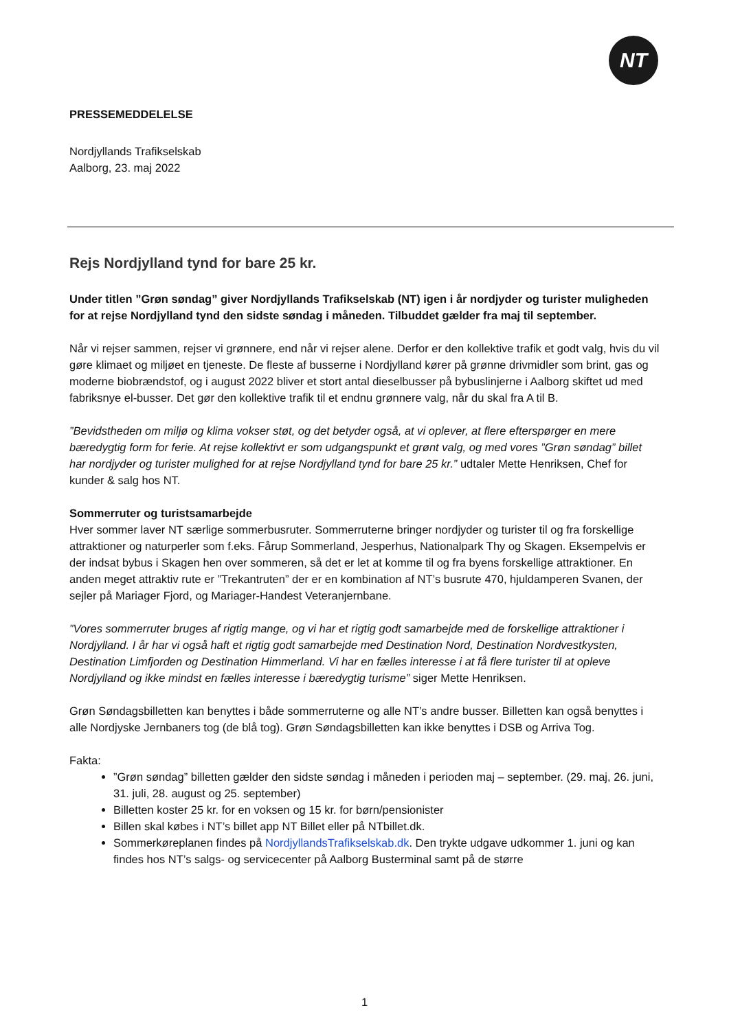NT
PRESSEMEDDELELSE
Nordjyllands Trafikselskab
Aalborg, 23. maj 2022
Rejs Nordjylland tynd for bare 25 kr.
Under titlen ”Grøn søndag” giver Nordjyllands Trafikselskab (NT) igen i år nordjyder og turister muligheden for at rejse Nordjylland tynd den sidste søndag i måneden. Tilbuddet gælder fra maj til september.
Når vi rejser sammen, rejser vi grønnere, end når vi rejser alene. Derfor er den kollektive trafik et godt valg, hvis du vil gøre klimaet og miljøet en tjeneste. De fleste af busserne i Nordjylland kører på grønne drivmidler som brint, gas og moderne biobrændstof, og i august 2022 bliver et stort antal dieselbusser på bybuslinjerne i Aalborg skiftet ud med fabriksnye el-busser. Det gør den kollektive trafik til et endnu grønnere valg, når du skal fra A til B.
”Bevidstheden om miljø og klima vokser støt, og det betyder også, at vi oplever, at flere efterspørger en mere bæredygtig form for ferie. At rejse kollektivt er som udgangspunkt et grønt valg, og med vores ”Grøn søndag” billet har nordjyder og turister mulighed for at rejse Nordjylland tynd for bare 25 kr.” udtaler Mette Henriksen, Chef for kunder & salg hos NT.
Sommerruter og turistsamarbejde
Hver sommer laver NT særlige sommerbusruter. Sommerruterne bringer nordjyder og turister til og fra forskellige attraktioner og naturperler som f.eks. Fårup Sommerland, Jesperhus, Nationalpark Thy og Skagen. Eksempelvis er der indsat bybus i Skagen hen over sommeren, så det er let at komme til og fra byens forskellige attraktioner. En anden meget attraktiv rute er ”Trekantruten” der er en kombination af NT’s busrute 470, hjuldamperen Svanen, der sejler på Mariager Fjord, og Mariager-Handest Veteranjernbane.
”Vores sommerruter bruges af rigtig mange, og vi har et rigtig godt samarbejde med de forskellige attraktioner i Nordjylland. I år har vi også haft et rigtig godt samarbejde med Destination Nord, Destination Nordvestkysten, Destination Limfjorden og Destination Himmerland. Vi har en fælles interesse i at få flere turister til at opleve Nordjylland og ikke mindst en fælles interesse i bæredygtig turisme” siger Mette Henriksen.
Grøn Søndagsbilletten kan benyttes i både sommerruterne og alle NT’s andre busser. Billetten kan også benyttes i alle Nordjyske Jernbaners tog (de blå tog). Grøn Søndagsbilletten kan ikke benyttes i DSB og Arriva Tog.
Fakta:
”Grøn søndag” billetten gælder den sidste søndag i måneden i perioden maj – september. (29. maj, 26. juni, 31. juli, 28. august og 25. september)
Billetten koster 25 kr. for en voksen og 15 kr. for børn/pensionister
Billen skal købes i NT’s billet app NT Billet eller på NTbillet.dk.
Sommerkøreplanen findes på NordjyllandsTrafikselskab.dk. Den trykte udgave udkommer 1. juni og kan findes hos NT’s salgs- og servicecenter på Aalborg Busterminal samt på de større
1